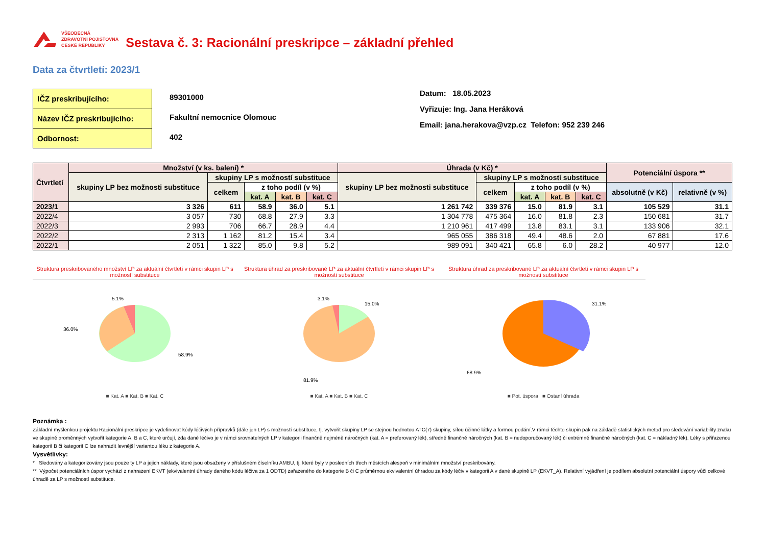VŠEOBECNÁ
ZDRAVOTNÍ POJIŠŤOVNA
ČESKÉ REPUBLIKY
Sestava č. 3: Racionální preskripce – základní přehled
Data za čtvrtletí: 2023/1
| IČZ preskribujícího: |
| Název IČZ preskribujícího: |
| Odbornost: |
89301000
Fakultní nemocnice Olomouc
402
Datum: 18.05.2023
Vyřizuje: Ing. Jana Heráková
Email: jana.herakova@vzp.cz Telefon: 952 239 246
| Čtvrtletí | Množství (v ks. balení) * | | | | | Úhrada (v Kč) * | | | | | Potenciální úspora ** | |
| --- | --- | --- | --- | --- | --- | --- | --- | --- | --- | --- | --- | --- |
| | skupiny LP bez možnosti substituce | skupiny LP s možností substituce | | | | skupiny LP bez možnosti substituce | skupiny LP s možností substituce | | | | | |
| | | celkem | z toho podíl (v %) | | | | celkem | z toho podíl (v %) | | | absolutně (v Kč) | relativně (v %) |
| | | | kat. A | kat. B | kat. C | | | kat. A | kat. B | kat. C | | |
| 2023/1 | 3 326 | 611 | 58.9 | 36.0 | 5.1 | 1 261 742 | 339 376 | 15.0 | 81.9 | 3.1 | 105 529 | 31.1 |
| 2022/4 | 3 057 | 730 | 68.8 | 27.9 | 3.3 | 1 304 778 | 475 364 | 16.0 | 81.8 | 2.3 | 150 681 | 31.7 |
| 2022/3 | 2 993 | 706 | 66.7 | 28.9 | 4.4 | 1 210 961 | 417 499 | 13.8 | 83.1 | 3.1 | 133 906 | 32.1 |
| 2022/2 | 2 313 | 1 162 | 81.2 | 15.4 | 3.4 | 965 055 | 386 318 | 49.4 | 48.6 | 2.0 | 67 881 | 17.6 |
| 2022/1 | 2 051 | 1 322 | 85.0 | 9.8 | 5.2 | 989 091 | 340 421 | 65.8 | 6.0 | 28.2 | 40 977 | 12.0 |
Struktura preskribovaného množství LP za aktuální čtvrtletí v rámci skupin LP s možností substituce
5.1%
36.0%
58.9%
■ Kat. A ■ Kat. B ■ Kat. C
Struktura úhrad za preskribované LP za aktuální čtvrtletí v rámci skupin LP s možností substituce
3.1%
15.0%
81.9%
■ Kat. A ■ Kat. B ■ Kat. C
Struktura úhrad za preskribované LP za aktuální čtvrtletí v rámci skupin LP s možností substituce
31.1%
68.9%
■ Pot. úspora ■ Ostaní úhrada
Poznámka :
Základní myšlenkou projektu Racionální preskripce je vydefinovat kódy léčivých přípravků (dále jen LP) s možností substituce, tj. vytvořit skupiny LP se stejnou hodnotou ATC(7) skupiny, sílou účinné látky a formou podání.V rámci těchto skupin pak na základě statistických metod pro sledování variability znaku ve skupině proměnných vytvořit kategorie A, B a C, které určují, zda dané léčivo je v rámci srovnatelných LP v kategorii finančně nejméně náročných (kat. A = preferovaný lék), středně finančně náročných (kat. B = nedoporučovaný lék) či extrémně finančně náročných (kat. C = nákladný lék). Léky s přiřazenou kategorií B či kategorií C lze nahradit levnější variantou léku z kategorie A.
Vysvětlivky:
* Sledovány a kategorizovány jsou pouze ty LP a jejich náklady, které jsou obsaženy v příslušném číselníku AMBU, tj. které byly v posledních třech měsících alespoň v minimálním množství preskribovány.
** Výpočet potenciálních úspor vychází z nahrazení EKVT (ekvivalentní úhrady daného kódu léčiva za 1 ODTD) zařazeného do kategorie B či C průměrnou ekvivalentní úhradou za kódy léčiv v kategorii A v dané skupině LP (EKVT_A). Relativní vyjádření je podílem absolutní potenciální úspory vůči celkové úhradě za LP s možností substituce.